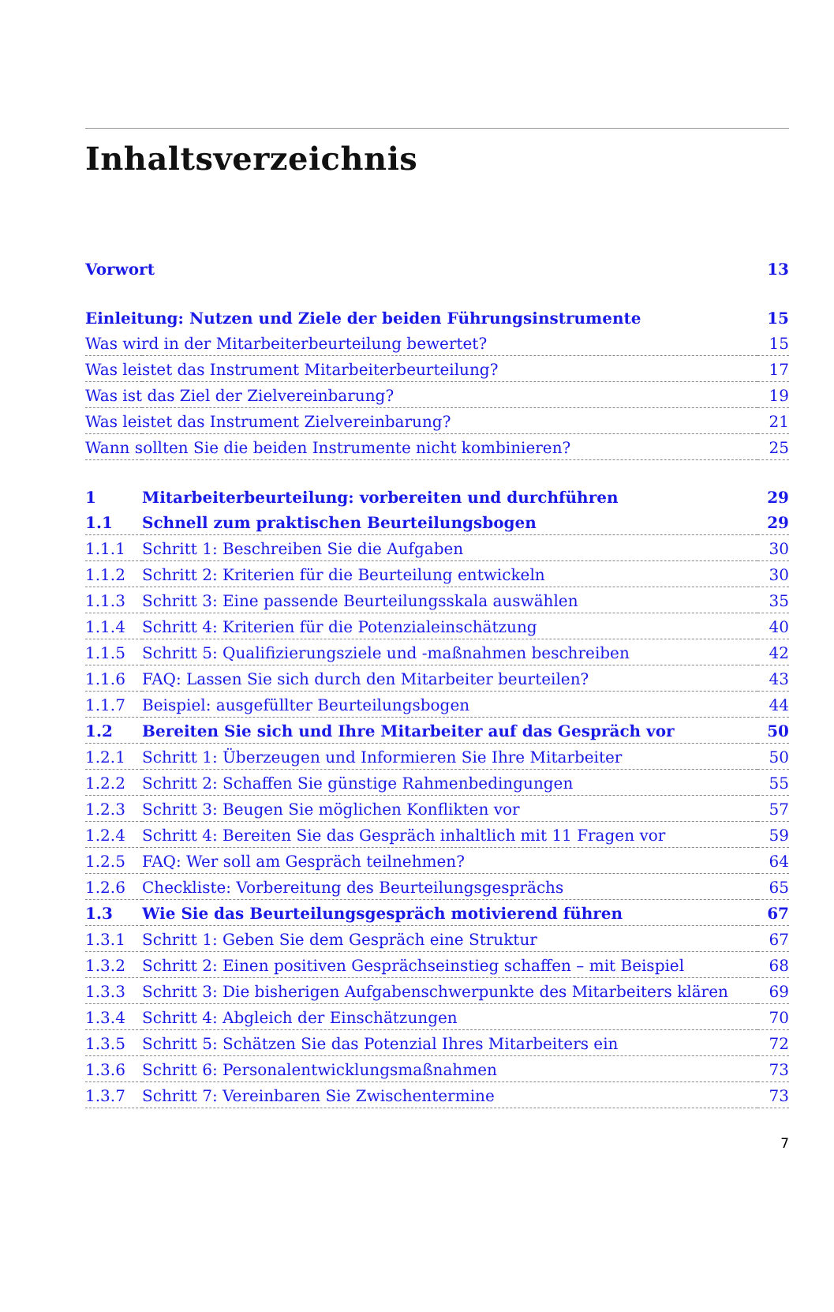Inhaltsverzeichnis
| Vorwort | | 13 |
| Einleitung: Nutzen und Ziele der beiden Führungsinstrumente | | 15 |
| Was wird in der Mitarbeiterbeurteilung bewertet? | | 15 |
| Was leistet das Instrument Mitarbeiterbeurteilung? | | 17 |
| Was ist das Ziel der Zielvereinbarung? | | 19 |
| Was leistet das Instrument Zielvereinbarung? | | 21 |
| Wann sollten Sie die beiden Instrumente nicht kombinieren? | | 25 |
| 1 | Mitarbeiterbeurteilung: vorbereiten und durchführen | 29 |
| 1.1 | Schnell zum praktischen Beurteilungsbogen | 29 |
| 1.1.1 | Schritt 1: Beschreiben Sie die Aufgaben | 30 |
| 1.1.2 | Schritt 2: Kriterien für die Beurteilung entwickeln | 30 |
| 1.1.3 | Schritt 3: Eine passende Beurteilungsskala auswählen | 35 |
| 1.1.4 | Schritt 4: Kriterien für die Potenzialeinschätzung | 40 |
| 1.1.5 | Schritt 5: Qualifizierungsziele und -maßnahmen beschreiben | 42 |
| 1.1.6 | FAQ: Lassen Sie sich durch den Mitarbeiter beurteilen? | 43 |
| 1.1.7 | Beispiel: ausgefüllter Beurteilungsbogen | 44 |
| 1.2 | Bereiten Sie sich und Ihre Mitarbeiter auf das Gespräch vor | 50 |
| 1.2.1 | Schritt 1: Überzeugen und Informieren Sie Ihre Mitarbeiter | 50 |
| 1.2.2 | Schritt 2: Schaffen Sie günstige Rahmenbedingungen | 55 |
| 1.2.3 | Schritt 3: Beugen Sie möglichen Konflikten vor | 57 |
| 1.2.4 | Schritt 4: Bereiten Sie das Gespräch inhaltlich mit 11 Fragen vor | 59 |
| 1.2.5 | FAQ: Wer soll am Gespräch teilnehmen? | 64 |
| 1.2.6 | Checkliste: Vorbereitung des Beurteilungsgesprächs | 65 |
| 1.3 | Wie Sie das Beurteilungsgespräch motivierend führen | 67 |
| 1.3.1 | Schritt 1: Geben Sie dem Gespräch eine Struktur | 67 |
| 1.3.2 | Schritt 2: Einen positiven Gesprächseinstieg schaffen – mit Beispiel | 68 |
| 1.3.3 | Schritt 3: Die bisherigen Aufgabenschwerpunkte des Mitarbeiters klären | 69 |
| 1.3.4 | Schritt 4: Abgleich der Einschätzungen | 70 |
| 1.3.5 | Schritt 5: Schätzen Sie das Potenzial Ihres Mitarbeiters ein | 72 |
| 1.3.6 | Schritt 6: Personalentwicklungsmaßnahmen | 73 |
| 1.3.7 | Schritt 7: Vereinbaren Sie Zwischentermine | 73 |
7